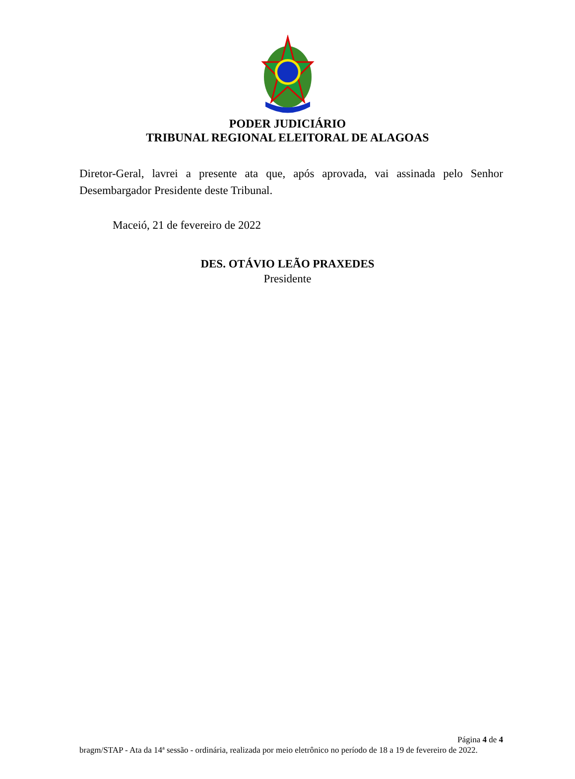PODER JUDICIÁRIO
TRIBUNAL REGIONAL ELEITORAL DE ALAGOAS
Diretor-Geral, lavrei a presente ata que, após aprovada, vai assinada pelo Senhor Desembargador Presidente deste Tribunal.
Maceió, 21 de fevereiro de 2022
DES. OTÁVIO LEÃO PRAXEDES
Presidente
Página 4 de 4
bragm/STAP - Ata da 14ª sessão - ordinária, realizada por meio eletrônico no período de 18 a 19 de fevereiro de 2022.